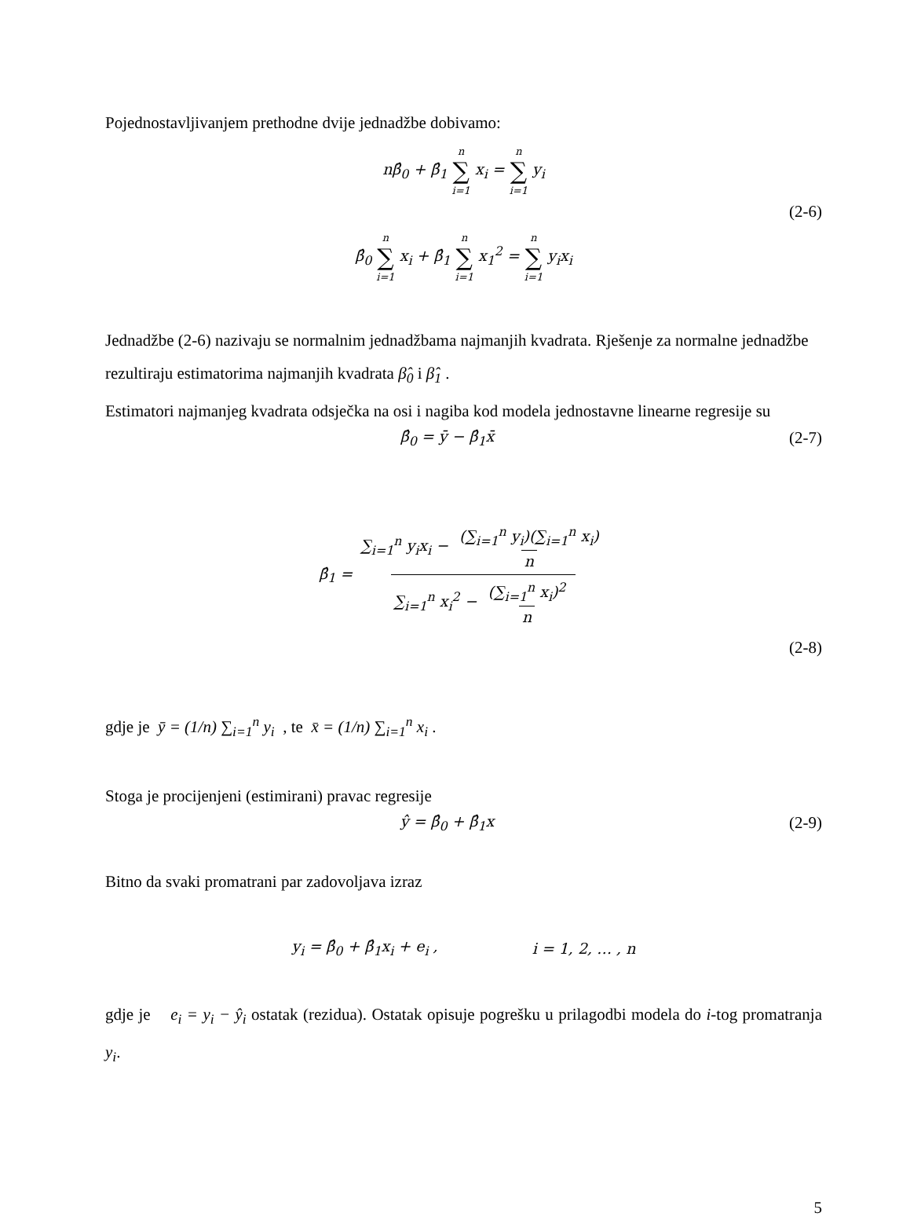Pojednostavljivanjem prethodne dvije jednadžbe dobivamo:
nβ̂<sub>0</sub> + β̂<sub>1</sub> n ∑ i=1 x<sub>i</sub> = n ∑ i=1 y<sub>i</sub>
(2-6)
β̂<sub>0</sub> n ∑ i=1 x<sub>i</sub> + β̂<sub>1</sub> n ∑ i=1 x<sub>1</sub><sup>2</sup> = n ∑ i=1 y<sub>i</sub>x<sub>i</sub>
Jednadžbe (2-6) nazivaju se normalnim jednadžbama najmanjih kvadrata. Rješenje za normalne jednadžbe rezultiraju estimatorima najmanjih kvadrata β̂<sub>0</sub> i β̂<sub>1</sub> .
Estimatori najmanjeg kvadrata odsječka na osi i nagiba kod modela jednostavne linearne regresije su
β̂<sub>0</sub> = ȳ − β̂<sub>1</sub>x̄ (2-7)
β̂<sub>1</sub> = ∑<sub>i=1</sub><sup>n</sup> y<sub>i</sub>x<sub>i</sub> − (∑<sub>i=1</sub><sup>n</sup> y<sub>i</sub>)(∑<sub>i=1</sub><sup>n</sup> x<sub>i</sub>) n ∑<sub>i=1</sub><sup>n</sup> x<sub>i</sub><sup>2</sup> − (∑<sub>i=1</sub><sup>n</sup> x<sub>i</sub>)<sup>2</sup> n
(2-8)
gdje je ȳ = (1/n) ∑<sub>i=1</sub><sup>n</sup> y<sub>i</sub> , te x̄ = (1/n) ∑<sub>i=1</sub><sup>n</sup> x<sub>i</sub> .
Stoga je procijenjeni (estimirani) pravac regresije
ŷ = β̂<sub>0</sub> + β̂<sub>1</sub>x (2-9)
Bitno da svaki promatrani par zadovoljava izraz
y<sub>i</sub> = β̂<sub>0</sub> + β̂<sub>1</sub>x<sub>i</sub> + e<sub>i</sub> , i = 1, 2, … , n
gdje je e<sub>i</sub> = y<sub>i</sub> − ŷ<sub>i</sub> ostatak (rezidua). Ostatak opisuje pogrešku u prilagodbi modela do i-tog promatranja y<sub>i</sub>.
5